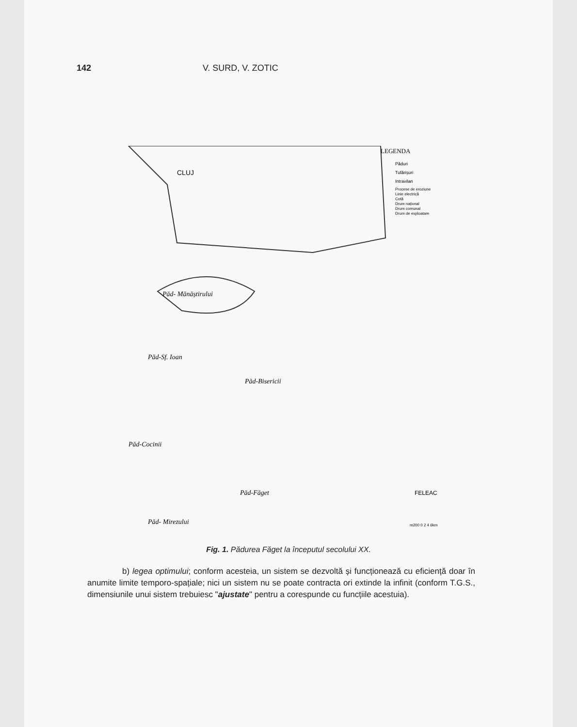142 V. SURD, V. ZOTIC
CLUJ
LEGENDA
Păduri
Tufărișuri
Intravilan
Procese de eroziune
Linie electrică
Cotă
Drum național
Drum comunal
Drum de exploatare
Păd- Mănăștirului
Păd-Sf. Ioan
Păd-Bisericii
Păd-Cocinii
Păd-Făget
Păd- Mirezului
FELEAC
m200 0 2 4 6km
Fig. 1. Pădurea Făget la începutul secolului XX.
b) legea optimului; conform acesteia, un sistem se dezvoltă și funcționează cu eficiență doar în anumite limite temporo-spațiale; nici un sistem nu se poate contracta ori extinde la infinit (conform T.G.S., dimensiunile unui sistem trebuiesc "ajustate" pentru a corespunde cu funcțiile acestuia).